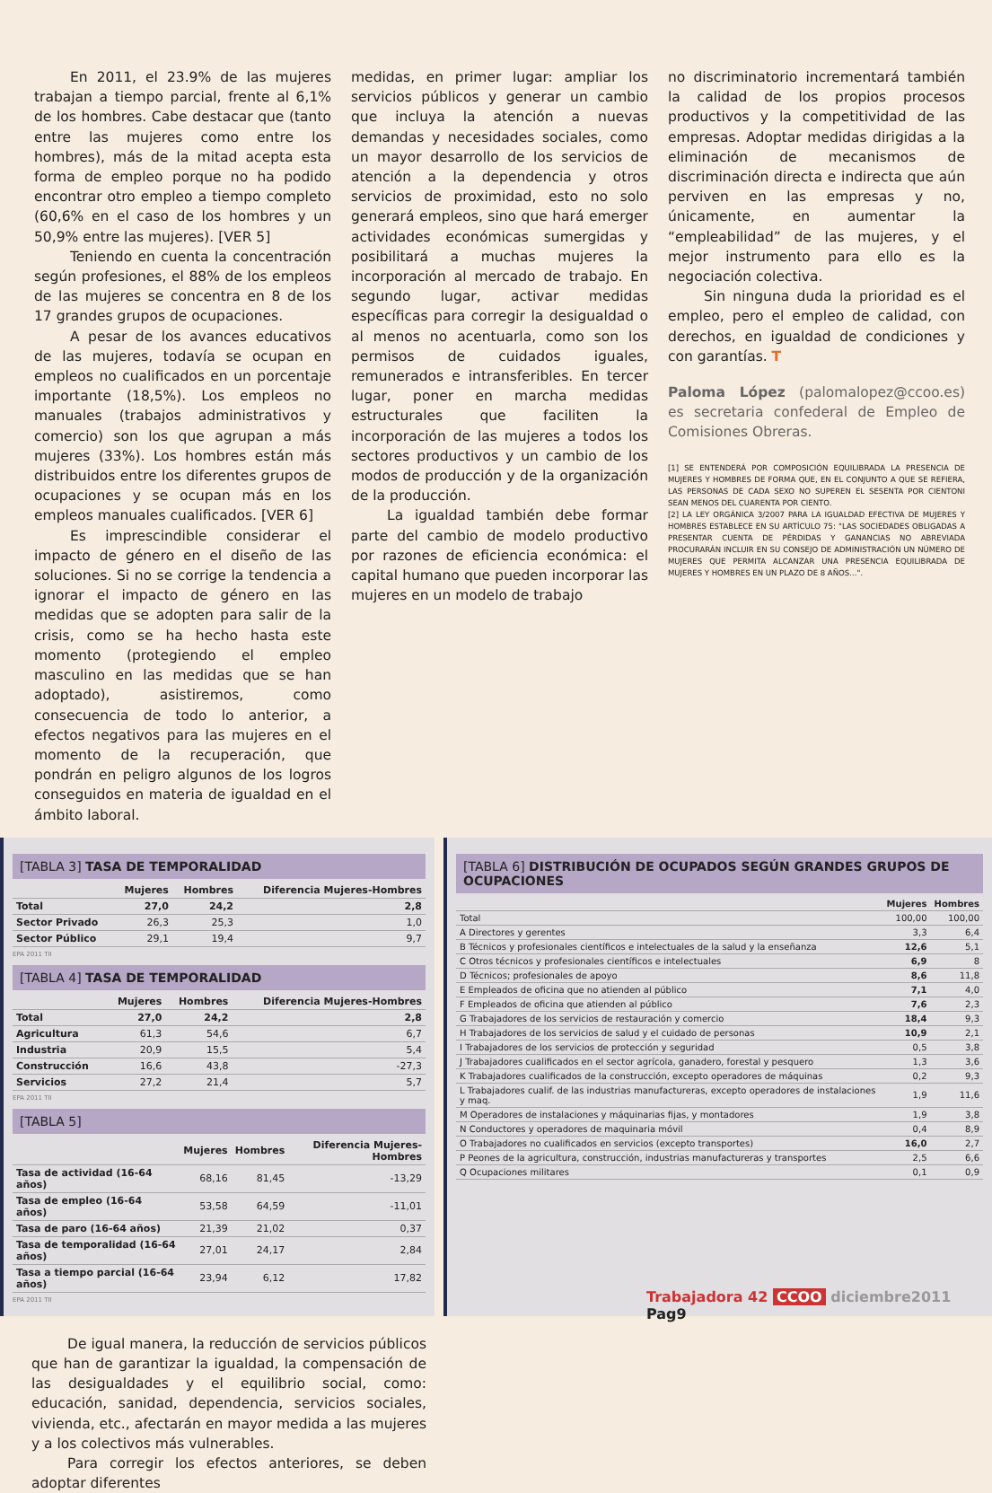En 2011, el 23.9% de las mujeres trabajan a tiempo parcial, frente al 6,1% de los hombres. Cabe destacar que (tanto entre las mujeres como entre los hombres), más de la mitad acepta esta forma de empleo porque no ha podido encontrar otro empleo a tiempo completo (60,6% en el caso de los hombres y un 50,9% entre las mujeres). [VER 5]
Teniendo en cuenta la concentración según profesiones, el 88% de los empleos de las mujeres se concentra en 8 de los 17 grandes grupos de ocupaciones.
A pesar de los avances educativos de las mujeres, todavía se ocupan en empleos no cualificados en un porcentaje importante (18,5%). Los empleos no manuales (trabajos administrativos y comercio) son los que agrupan a más mujeres (33%). Los hombres están más distribuidos entre los diferentes grupos de ocupaciones y se ocupan más en los empleos manuales cualificados. [VER 6]
Es imprescindible considerar el impacto de género en el diseño de las soluciones. Si no se corrige la tendencia a ignorar el impacto de género en las medidas que se adopten para salir de la crisis, como se ha hecho hasta este momento (protegiendo el empleo masculino en las medidas que se han adoptado), asistiremos, como consecuencia de todo lo anterior, a efectos negativos para las mujeres en el momento de la recuperación, que pondrán en peligro algunos de los logros conseguidos en materia de igualdad en el ámbito laboral.
medidas, en primer lugar: ampliar los servicios públicos y generar un cambio que incluya la atención a nuevas demandas y necesidades sociales, como un mayor desarrollo de los servicios de atención a la dependencia y otros servicios de proximidad, esto no solo generará empleos, sino que hará emerger actividades económicas sumergidas y posibilitará a muchas mujeres la incorporación al mercado de trabajo. En segundo lugar, activar medidas específicas para corregir la desigualdad o al menos no acentuarla, como son los permisos de cuidados iguales, remunerados e intransferibles. En tercer lugar, poner en marcha medidas estructurales que faciliten la incorporación de las mujeres a todos los sectores productivos y un cambio de los modos de producción y de la organización de la producción.
La igualdad también debe formar parte del cambio de modelo productivo por razones de eficiencia económica: el capital humano que pueden incorporar las mujeres en un modelo de trabajo
no discriminatorio incrementará también la calidad de los propios procesos productivos y la competitividad de las empresas. Adoptar medidas dirigidas a la eliminación de mecanismos de discriminación directa e indirecta que aún perviven en las empresas y no, únicamente, en aumentar la “empleabilidad” de las mujeres, y el mejor instrumento para ello es la negociación colectiva.
Sin ninguna duda la prioridad es el empleo, pero el empleo de calidad, con derechos, en igualdad de condiciones y con garantías. T
Paloma López (palomalopez@ccoo.es) es secretaria confederal de Empleo de Comisiones Obreras.
[1] SE ENTENDERÁ POR COMPOSICIÓN EQUILIBRADA LA PRESENCIA DE MUJERES Y HOMBRES DE FORMA QUE, EN EL CONJUNTO A QUE SE REFIERA, LAS PERSONAS DE CADA SEXO NO SUPEREN EL SESENTA POR CIENTONI SEAN MENOS DEL CUARENTA POR CIENTO.
[2] LA LEY ORGÁNICA 3/2007 PARA LA IGUALDAD EFECTIVA DE MUJERES Y HOMBRES ESTABLECE EN SU ARTÍCULO 75: "LAS SOCIEDADES OBLIGADAS A PRESENTAR CUENTA DE PÉRDIDAS Y GANANCIAS NO ABREVIADA PROCURARÁN INCLUIR EN SU CONSEJO DE ADMINISTRACIÓN UN NÚMERO DE MUJERES QUE PERMITA ALCANZAR UNA PRESENCIA EQUILIBRADA DE MUJERES Y HOMBRES EN UN PLAZO DE 8 AÑOS…".
[TABLA 3] TASA DE TEMPORALIDAD
| | Mujeres | Hombres | Diferencia Mujeres-Hombres |
| --- | --- | --- | --- |
| Total | 27,0 | 24,2 | 2,8 |
| Sector Privado | 26,3 | 25,3 | 1,0 |
| Sector Público | 29,1 | 19,4 | 9,7 |
EPA 2011 TII
[TABLA 4] TASA DE TEMPORALIDAD
| | Mujeres | Hombres | Diferencia Mujeres-Hombres |
| --- | --- | --- | --- |
| Total | 27,0 | 24,2 | 2,8 |
| Agricultura | 61,3 | 54,6 | 6,7 |
| Industria | 20,9 | 15,5 | 5,4 |
| Construcción | 16,6 | 43,8 | -27,3 |
| Servicios | 27,2 | 21,4 | 5,7 |
EPA 2011 TII
[TABLA 5]
| | Mujeres | Hombres | Diferencia Mujeres-Hombres |
| --- | --- | --- | --- |
| Tasa de actividad (16-64 años) | 68,16 | 81,45 | -13,29 |
| Tasa de empleo (16-64 años) | 53,58 | 64,59 | -11,01 |
| Tasa de paro (16-64 años) | 21,39 | 21,02 | 0,37 |
| Tasa de temporalidad (16-64 años) | 27,01 | 24,17 | 2,84 |
| Tasa a tiempo parcial (16-64 años) | 23,94 | 6,12 | 17,82 |
EPA 2011 TII
[TABLA 6] DISTRIBUCIÓN DE OCUPADOS SEGÚN GRANDES GRUPOS DE OCUPACIONES
| | Mujeres | Hombres |
| --- | --- | --- |
| Total | 100,00 | 100,00 |
| A Directores y gerentes | 3,3 | 6,4 |
| B Técnicos y profesionales científicos e intelectuales de la salud y la enseñanza | 12,6 | 5,1 |
| C Otros técnicos y profesionales científicos e intelectuales | 6,9 | 8 |
| D Técnicos; profesionales de apoyo | 8,6 | 11,8 |
| E Empleados de oficina que no atienden al público | 7,1 | 4,0 |
| F Empleados de oficina que atienden al público | 7,6 | 2,3 |
| G Trabajadores de los servicios de restauración y comercio | 18,4 | 9,3 |
| H Trabajadores de los servicios de salud y el cuidado de personas | 10,9 | 2,1 |
| I Trabajadores de los servicios de protección y seguridad | 0,5 | 3,8 |
| J Trabajadores cualificados en el sector agrícola, ganadero, forestal y pesquero | 1,3 | 3,6 |
| K Trabajadores cualificados de la construcción, excepto operadores de máquinas | 0,2 | 9,3 |
| L Trabajadores cualif. de las industrias manufactureras, excepto operadores de instalaciones y maq. | 1,9 | 11,6 |
| M Operadores de instalaciones y máquinarias fijas, y montadores | 1,9 | 3,8 |
| N Conductores y operadores de maquinaria móvil | 0,4 | 8,9 |
| O Trabajadores no cualificados en servicios (excepto transportes) | 16,0 | 2,7 |
| P Peones de la agricultura, construcción, industrias manufactureras y transportes | 2,5 | 6,6 |
| Q Ocupaciones militares | 0,1 | 0,9 |
De igual manera, la reducción de servicios públicos que han de garantizar la igualdad, la compensación de las desigualdades y el equilibrio social, como: educación, sanidad, dependencia, servicios sociales, vivienda, etc., afectarán en mayor medida a las mujeres y a los colectivos más vulnerables.
Para corregir los efectos anteriores, se deben adoptar diferentes
Trabajadora 42 CCOO diciembre2011 Pag9